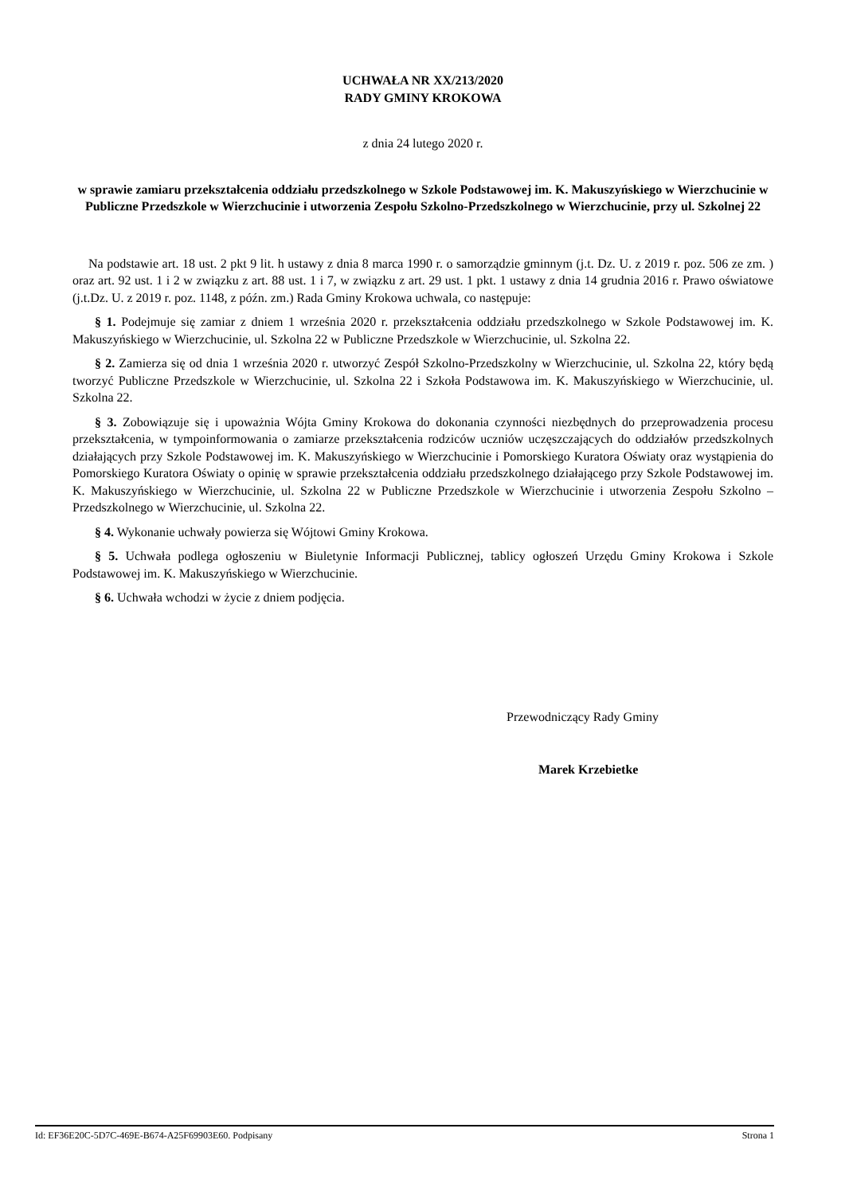UCHWAŁA NR XX/213/2020
RADY GMINY KROKOWA
z dnia 24 lutego 2020 r.
w sprawie zamiaru przekształcenia oddziału przedszkolnego w Szkole Podstawowej im. K. Makuszyńskiego w Wierzchucinie w Publiczne Przedszkole w Wierzchucinie i utworzenia Zespołu Szkolno-Przedszkolnego w Wierzchucinie, przy ul. Szkolnej 22
Na podstawie art. 18 ust. 2 pkt 9 lit. h ustawy z dnia 8 marca 1990 r. o samorządzie gminnym (j.t. Dz. U. z 2019 r. poz. 506 ze zm. ) oraz art. 92 ust. 1 i 2 w związku z art. 88 ust. 1 i 7, w związku z art. 29 ust. 1 pkt. 1 ustawy z dnia 14 grudnia 2016 r. Prawo oświatowe (j.t.Dz. U. z 2019 r. poz. 1148, z późn. zm.) Rada Gminy Krokowa uchwala, co następuje:
§ 1. Podejmuje się zamiar z dniem 1 września 2020 r. przekształcenia oddziału przedszkolnego w Szkole Podstawowej im. K. Makuszyńskiego w Wierzchucinie, ul. Szkolna 22 w Publiczne Przedszkole w Wierzchucinie, ul. Szkolna 22.
§ 2. Zamierza się od dnia 1 września 2020 r. utworzyć Zespół Szkolno-Przedszkolny w Wierzchucinie, ul. Szkolna 22, który będą tworzyć Publiczne Przedszkole w Wierzchucinie, ul. Szkolna 22 i Szkoła Podstawowa im. K. Makuszyńskiego w Wierzchucinie, ul. Szkolna 22.
§ 3. Zobowiązuje się i upoważnia Wójta Gminy Krokowa do dokonania czynności niezbędnych do przeprowadzenia procesu przekształcenia, w tympoinformowania o zamiarze przekształcenia rodziców uczniów uczęszczających do oddziałów przedszkolnych działających przy Szkole Podstawowej im. K. Makuszyńskiego w Wierzchucinie i Pomorskiego Kuratora Oświaty oraz wystąpienia do Pomorskiego Kuratora Oświaty o opinię w sprawie przekształcenia oddziału przedszkolnego działającego przy Szkole Podstawowej im. K. Makuszyńskiego w Wierzchucinie, ul. Szkolna 22 w Publiczne Przedszkole w Wierzchucinie i utworzenia Zespołu Szkolno – Przedszkolnego w Wierzchucinie, ul. Szkolna 22.
§ 4. Wykonanie uchwały powierza się Wójtowi Gminy Krokowa.
§ 5. Uchwała podlega ogłoszeniu w Biuletynie Informacji Publicznej, tablicy ogłoszeń Urzędu Gminy Krokowa i Szkole Podstawowej im. K. Makuszyńskiego w Wierzchucinie.
§ 6. Uchwała wchodzi w życie z dniem podjęcia.
Przewodniczący Rady Gminy
Marek Krzebietke
Id: EF36E20C-5D7C-469E-B674-A25F69903E60. Podpisany Strona 1